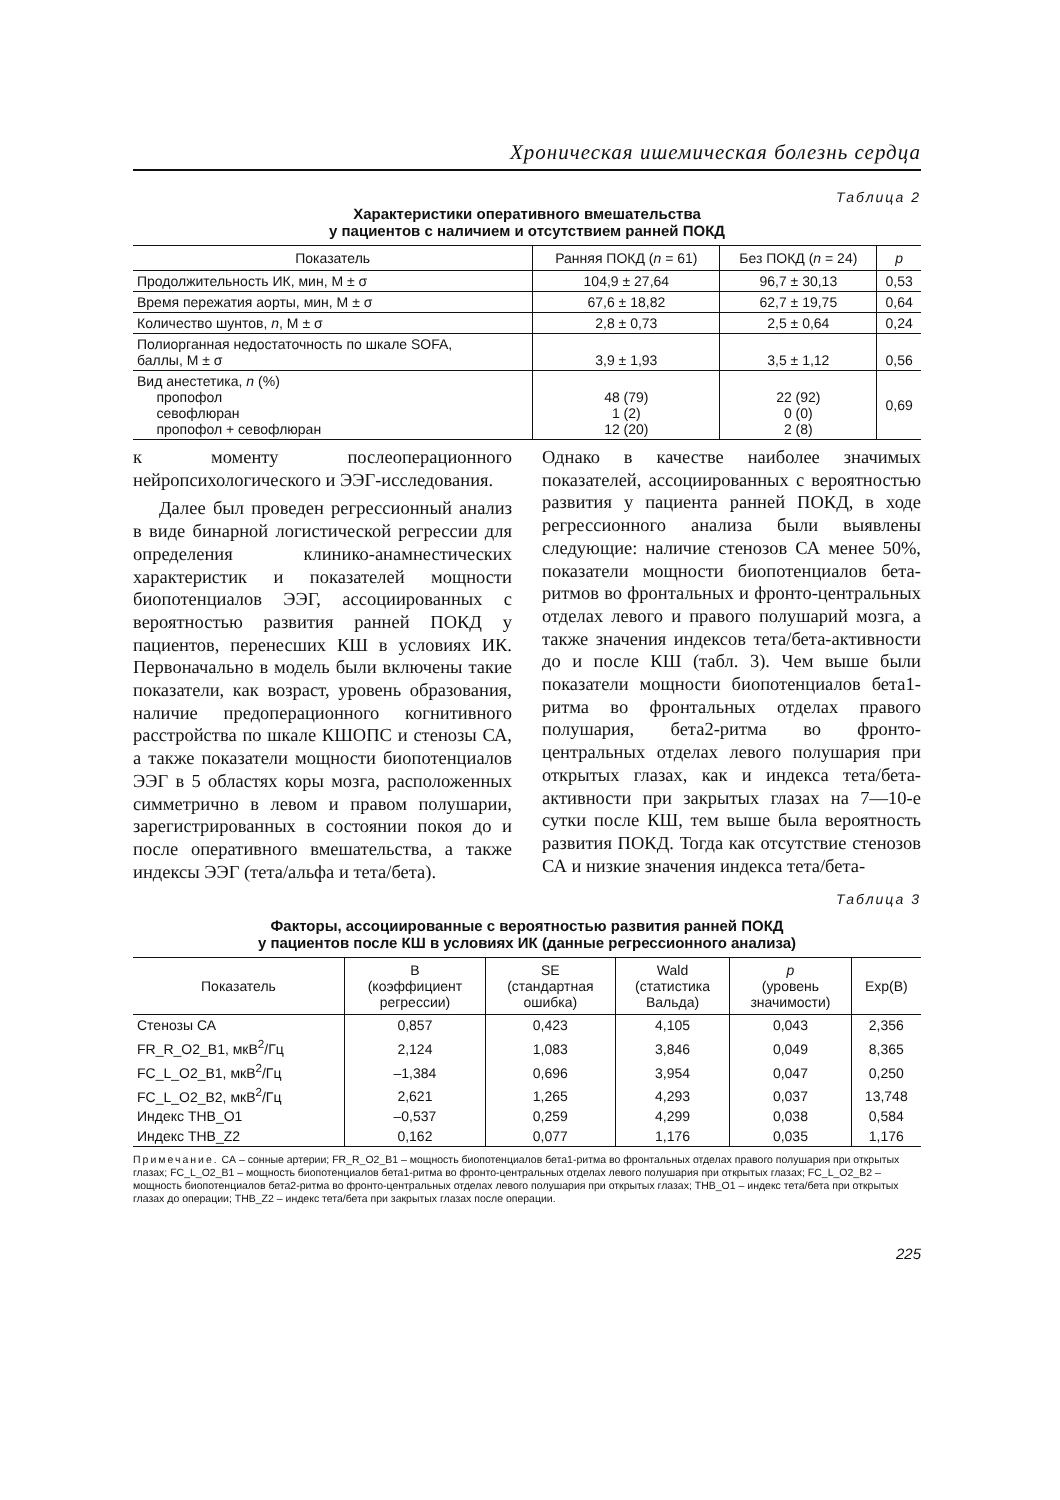Хроническая ишемическая болезнь сердца
Таблица 2
Характеристики оперативного вмешательства
у пациентов с наличием и отсутствием ранней ПОКД
| Показатель | Ранняя ПОКД ( n = 61) | Без ПОКД ( n = 24) | p |
| --- | --- | --- | --- |
| Продолжительность ИК, мин, M ± σ | 104,9 ± 27,64 | 96,7 ± 30,13 | 0,53 |
| Время пережатия аорты, мин, M ± σ | 67,6 ± 18,82 | 62,7 ± 19,75 | 0,64 |
| Количество шунтов, n , M ± σ | 2,8 ± 0,73 | 2,5 ± 0,64 | 0,24 |
| Полиорганная недостаточность по шкале SOFA, баллы, M ± σ | 3,9 ± 1,93 | 3,5 ± 1,12 | 0,56 |
| Вид анестетика, n (%) пропофол севофлюран пропофол + севофлюран | 48 (79) 1 (2) 12 (20) | 22 (92) 0 (0) 2 (8) | 0,69 |
к моменту послеоперационного нейропсихологического и ЭЭГ-исследования.
Далее был проведен регрессионный анализ в виде бинарной логистической регрессии для определения клинико-анамнестических характеристик и показателей мощности биопотенциалов ЭЭГ, ассоциированных с вероятностью развития ранней ПОКД у пациентов, перенесших КШ в условиях ИК. Первоначально в модель были включены такие показатели, как возраст, уровень образования, наличие предоперационного когнитивного расстройства по шкале КШОПС и стенозы СА, а также показатели мощности биопотенциалов ЭЭГ в 5 областях коры мозга, расположенных симметрично в левом и правом полушарии, зарегистрированных в состоянии покоя до и после оперативного вмешательства, а также индексы ЭЭГ (тета/альфа и тета/бета).
Однако в качестве наиболее значимых показателей, ассоциированных с вероятностью развития у пациента ранней ПОКД, в ходе регрессионного анализа были выявлены следующие: наличие стенозов СА менее 50%, показатели мощности биопотенциалов бета-ритмов во фронтальных и фронто-центральных отделах левого и правого полушарий мозга, а также значения индексов тета/бета-активности до и после КШ (табл. 3). Чем выше были показатели мощности биопотенциалов бета1-ритма во фронтальных отделах правого полушария, бета2-ритма во фронто-центральных отделах левого полушария при открытых глазах, как и индекса тета/бета-активности при закрытых глазах на 7—10-е сутки после КШ, тем выше была вероятность развития ПОКД. Тогда как отсутствие стенозов СА и низкие значения индекса тета/бета-
Таблица 3
Факторы, ассоциированные с вероятностью развития ранней ПОКД
у пациентов после КШ в условиях ИК (данные регрессионного анализа)
| Показатель | B (коэффициент регрессии) | SE (стандартная ошибка) | Wald (статистика Вальда) | p (уровень значимости) | Exp(B) |
| --- | --- | --- | --- | --- | --- |
| Стенозы СА | 0,857 | 0,423 | 4,105 | 0,043 | 2,356 |
| FR_R_O2_B1, мкВ<sup>2</sup>/Гц | 2,124 | 1,083 | 3,846 | 0,049 | 8,365 |
| FC_L_O2_B1, мкВ<sup>2</sup>/Гц | –1,384 | 0,696 | 3,954 | 0,047 | 0,250 |
| FC_L_O2_B2, мкВ<sup>2</sup>/Гц | 2,621 | 1,265 | 4,293 | 0,037 | 13,748 |
| Индекс THB_O1 | –0,537 | 0,259 | 4,299 | 0,038 | 0,584 |
| Индекс THB_Z2 | 0,162 | 0,077 | 1,176 | 0,035 | 1,176 |
Примечание. СА – сонные артерии; FR_R_O2_B1 – мощность биопотенциалов бета1-ритма во фронтальных отделах правого полушария при открытых глазах; FC_L_O2_B1 – мощность биопотенциалов бета1-ритма во фронто-центральных отделах левого полушария при открытых глазах; FC_L_O2_B2 – мощность биопотенциалов бета2-ритма во фронто-центральных отделах левого полушария при открытых глазах; THB_O1 – индекс тета/бета при открытых глазах до операции; THB_Z2 – индекс тета/бета при закрытых глазах после операции.
225